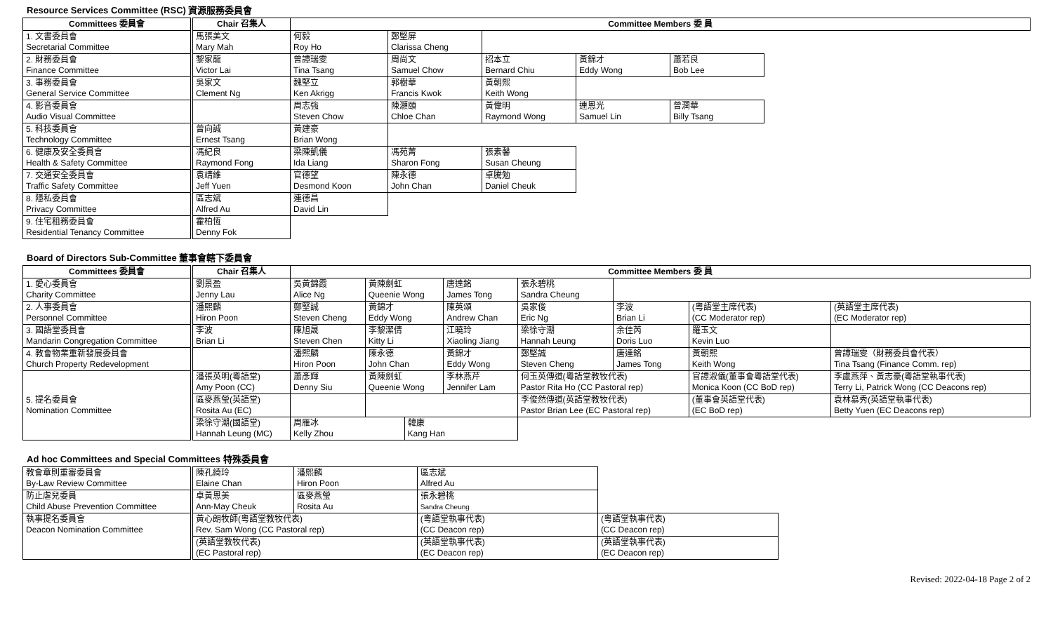Resource Services Committee (RSC) 資源服務委員會
| Committees 委員會 | Chair 召集人 | Committee Members 委 員 | | | | | |
| --- | --- | --- | --- | --- | --- | --- | --- |
| 1. 文書委員會 Secretarial Committee | 馬張美文 Mary Mah | 何毅 Roy Ho | 鄭堅屏 Clarissa Cheng | | | | |
| 2. 財務委員會 Finance Committee | 黎家龍 Victor Lai | 曾譚瑞雯 Tina Tsang | 周尚文 Samuel Chow | 招本立 Bernard Chiu | 黃錦才 Eddy Wong | 蕭若良 Bob Lee | |
| 3. 事務委員會 General Service Committee | 吳家文 Clement Ng | 魏堅立 Ken Akrigg | 郭樹華 Francis Kwok | 黃朝熙 Keith Wong | | | |
| 4. 影音委員會 Audio Visual Committee | | 周志強 Steven Chow | 陳灝頤 Chloe Chan | 黃偉明 Raymond Wong | 連恩光 Samuel Lin | 曾潤華 Billy Tsang | |
| 5. 科技委員會 Technology Committee | 曾向誠 Ernest Tsang | 黃建豪 Brian Wong | | | | | |
| 6. 健康及安全委員會 Health & Safety Committee | 馮紀良 Raymond Fong | 梁陳凱儀 Ida Liang | 馮苑菁 Sharon Fong | 張素馨 Susan Cheung | | | |
| 7. 交通安全委員會 Traffic Safety Committee | 袁靖維 Jeff Yuen | 官德望 Desmond Koon | 陳永德 John Chan | 卓騰勉 Daniel Cheuk | | | |
| 8. 隱私委員會 Privacy Committee | 區志斌 Alfred Au | 連德昌 David Lin | | | | | |
| 9. 住宅租務委員會 Residential Tenancy Committee | 霍柏恆 Denny Fok | | | | | | |
Board of Directors Sub-Committee 董事會轄下委員會
| Committees 委員會 | Chair 召集人 | Committee Members 委 員 | | | | | | | |
| --- | --- | --- | --- | --- | --- | --- | --- | --- | --- |
| 1. 愛心委員會 Charity Committee | 劉景盈 Jenny Lau | 吳黃錦霞 Alice Ng | 黃陳劍虹 Queenie Wong | | 唐達銘 James Tong | 張永碧桃 Sandra Cheung | | | |
| 2. 人事委員會 Personnel Committee | 潘熙麟 Hiron Poon | 鄭堅誠 Steven Cheng | 黃錦才 Eddy Wong | | 陳英頌 Andrew Chan | 吳家俊 Eric Ng | 李波 Brian Li | (粵語堂主席代表) (CC Moderator rep) | (英語堂主席代表) (EC Moderator rep) |
| 3. 國語堂委員會 Mandarin Congregation Committee | 李波 Brian Li | 陳旭晟 Steven Chen | 李黎潔倩 Kitty Li | | 江曉玲 Xiaoling Jiang | 梁徐守潮 Hannah Leung | 余佳芮 Doris Luo | 羅玉文 Kevin Luo | |
| 4. 教會物業重新發展委員會 Church Property Redevelopment | | 潘熙麟 Hiron Poon | 陳永德 John Chan | | 黃錦才 Eddy Wong | 鄭堅誠 Steven Cheng | 唐達銘 James Tong | 黃朝熙 Keith Wong | 曾譚瑞雯（財務委員會代表） Tina Tsang (Finance Comm. rep) |
| 5. 提名委員會 Nomination Committee | 潘張英明(粵語堂) Amy Poon (CC) | 蕭彥輝 Denny Siu | 黃陳劍虹 Queenie Wong | | 李林燕芹 Jennifer Lam | 何玉英傳道(粵語堂教牧代表) Pastor Rita Ho (CC Pastoral rep) | | 官譚淑儀(董事會粵語堂代表) Monica Koon (CC BoD rep) | 李盧燕萍、黃志豪(粵語堂執事代表) Terry Li, Patrick Wong (CC Deacons rep) |
| | 區麥燕瑩(英語堂) Rosita Au (EC) | | | | | 李俊然傳道(英語堂教牧代表) Pastor Brian Lee (EC Pastoral rep) | | (董事會英語堂代表) (EC BoD rep) | 袁林慕秀(英語堂執事代表) Betty Yuen (EC Deacons rep) |
| | 梁徐守潮(國語堂) Hannah Leung (MC) | 周雁冰 Kelly Zhou | | 韓康 Kang Han | | | | | |
Ad hoc Committees and Special Committees 特殊委員會
| 教會章則重審委員會 By-Law Review Committee | 陳孔綺玲 Elaine Chan | 潘熙麟 Hiron Poon | 區志斌 Alfred Au | | |
| 防止虐兒委員 Child Abuse Prevention Committee | 卓黃恩美 Ann-May Cheuk | 區麥燕瑩 Rosita Au | 張永碧桃 Sandra Cheung | | |
| 執事提名委員會 Deacon Nomination Committee | 黃心朗牧師(粵語堂教牧代表) Rev. Sam Wong (CC Pastoral rep) | | (粵語堂執事代表) (CC Deacon rep) | | (粵語堂執事代表) (CC Deacon rep) |
| | (英語堂教牧代表) (EC Pastoral rep) | | (英語堂執事代表) (EC Deacon rep) | | (英語堂執事代表) (EC Deacon rep) |
Revised: 2022-04-18 Page 2 of 2